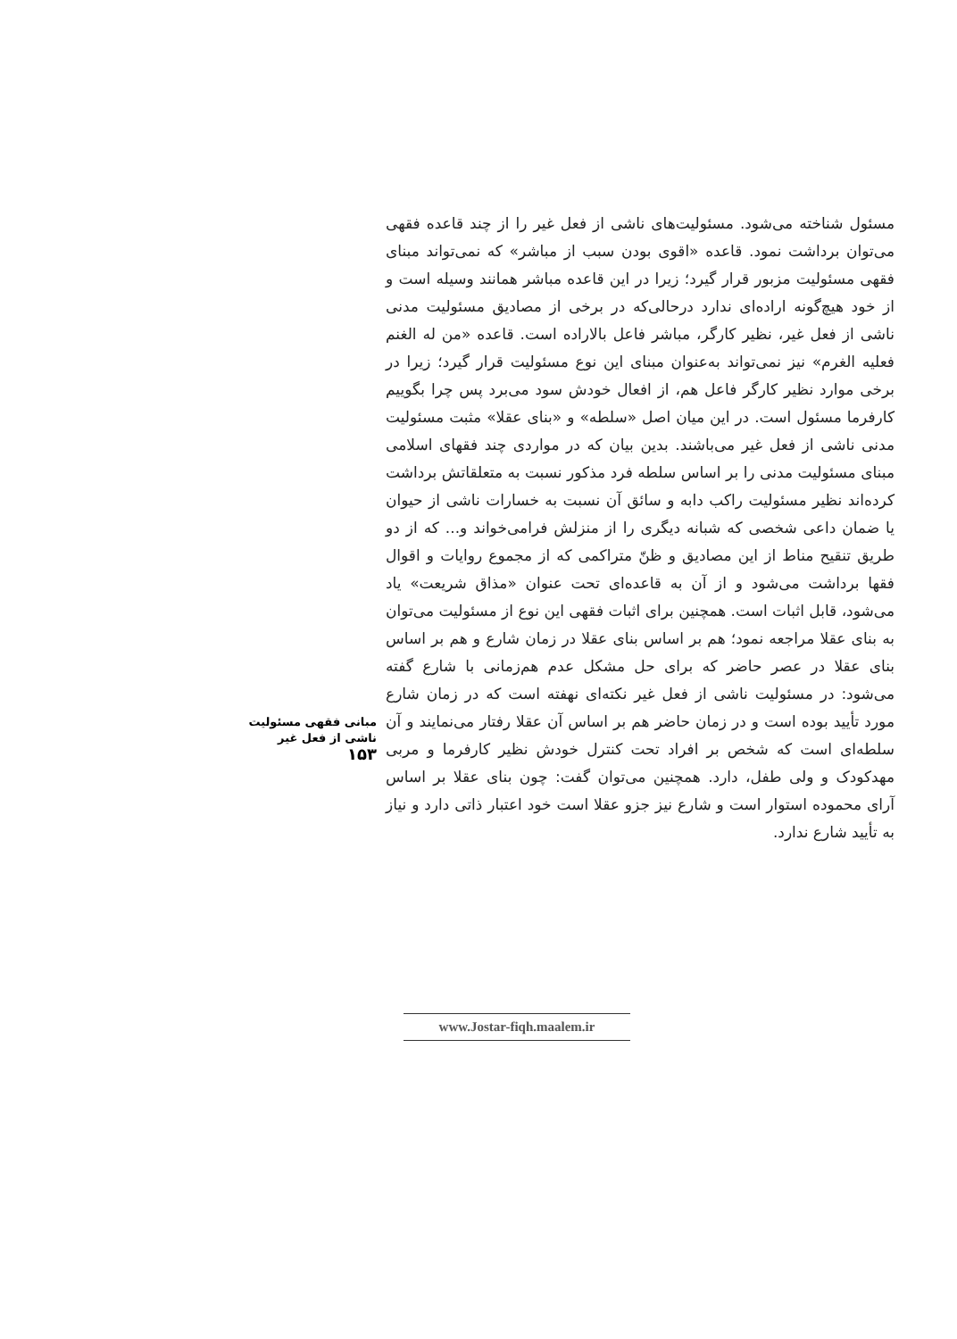مسئول شناخته می‌شود. مسئولیت‌های ناشی از فعل غیر را از چند قاعده فقهی می‌توان برداشت نمود. قاعده «اقوی بودن سبب از مباشر» که نمی‌تواند مبنای فقهی مسئولیت مزبور قرار گیرد؛ زیرا در این قاعده مباشر همانند وسیله است و از خود هیچ‌گونه اراده‌ای ندارد درحالی‌که در برخی از مصادیق مسئولیت مدنی ناشی از فعل غیر، نظیر کارگر، مباشر فاعل بالاراده است. قاعده «من له الغنم فعلیه الغرم» نیز نمی‌تواند به‌عنوان مبنای این نوع مسئولیت قرار گیرد؛ زیرا در برخی موارد نظیر کارگر فاعل هم، از افعال خودش سود می‌برد پس چرا بگوییم کارفرما مسئول است. در این میان اصل «سلطه» و «بنای عقلا» مثبت مسئولیت مدنی ناشی از فعل غیر می‌باشند. بدین بیان که در مواردی چند فقهای اسلامی مبنای مسئولیت مدنی را بر اساس سلطه فرد مذکور نسبت به متعلقاتش برداشت کرده‌اند نظیر مسئولیت راکب دابه و سائق آن نسبت به خسارات ناشی از حیوان یا ضمان داعی شخصی که شبانه دیگری را از منزلش فرامی‌خواند و... که از دو طریق تنقیح مناط از این مصادیق و ظنّ متراکمی که از مجموع روایات و اقوال فقها برداشت می‌شود و از آن به قاعده‌ای تحت عنوان «مذاق شریعت» یاد می‌شود، قابل اثبات است. همچنین برای اثبات فقهی این نوع از مسئولیت می‌توان به بنای عقلا مراجعه نمود؛ هم بر اساس بنای عقلا در زمان شارع و هم بر اساس بنای عقلا در عصر حاضر که برای حل مشکل عدم هم‌زمانی با شارع گفته می‌شود: در مسئولیت ناشی از فعل غیر نکته‌ای نهفته است که در زمان شارع مورد تأیید بوده است و در زمان حاضر هم بر اساس آن عقلا رفتار می‌نمایند و آن سلطه‌ای است که شخص بر افراد تحت کنترل خودش نظیر کارفرما و مربی مهدکودک و ولی طفل، دارد. همچنین می‌توان گفت: چون بنای عقلا بر اساس آرای محموده استوار است و شارع نیز جزو عقلا است خود اعتبار ذاتی دارد و نیاز به تأیید شارع ندارد.
مبانی فقهی مسئولیت
ناشی از فعل غیر
۱۵۳
www.Jostar-fiqh.maalem.ir